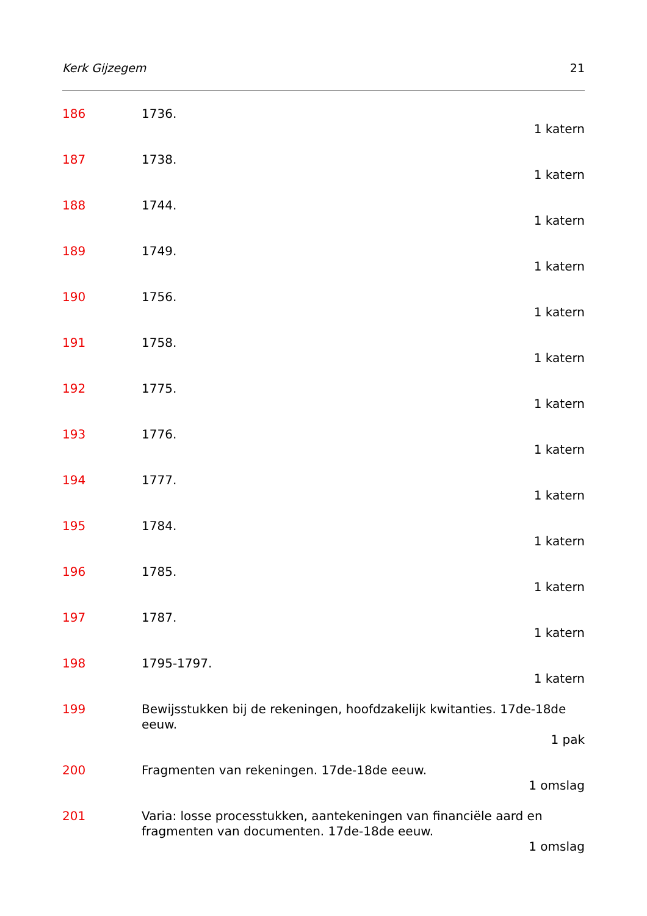Kerk Gijzegem 21
186 1736.
1 katern
187 1738.
1 katern
188 1744.
1 katern
189 1749.
1 katern
190 1756.
1 katern
191 1758.
1 katern
192 1775.
1 katern
193 1776.
1 katern
194 1777.
1 katern
195 1784.
1 katern
196 1785.
1 katern
197 1787.
1 katern
198 1795-1797.
1 katern
199 Bewijsstukken bij de rekeningen, hoofdzakelijk kwitanties. 17de-18de eeuw.
1 pak
200 Fragmenten van rekeningen. 17de-18de eeuw.
1 omslag
201 Varia: losse processtukken, aantekeningen van financiële aard en fragmenten van documenten. 17de-18de eeuw.
1 omslag